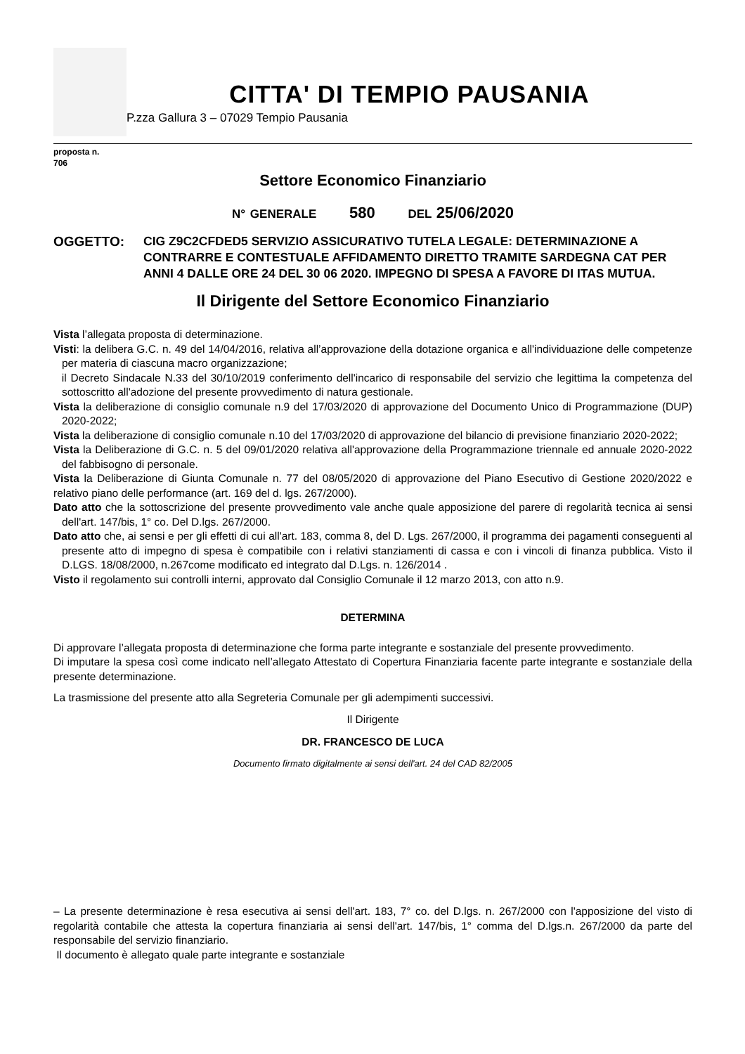CITTA' DI TEMPIO PAUSANIA
P.zza Gallura 3 – 07029 Tempio Pausania
proposta n.
706
Settore Economico Finanziario
N° GENERALE 580 DEL 25/06/2020
OGGETTO: CIG Z9C2CFDED5 SERVIZIO ASSICURATIVO TUTELA LEGALE: DETERMINAZIONE A CONTRARRE E CONTESTUALE AFFIDAMENTO DIRETTO TRAMITE SARDEGNA CAT PER ANNI 4 DALLE ORE 24 DEL 30 06 2020. IMPEGNO DI SPESA A FAVORE DI ITAS MUTUA.
Il Dirigente del Settore Economico Finanziario
Vista l’allegata proposta di determinazione.
Visti: la delibera G.C. n. 49 del 14/04/2016, relativa all’approvazione della dotazione organica e all'individuazione delle competenze per materia di ciascuna macro organizzazione;
il Decreto Sindacale N.33 del 30/10/2019 conferimento dell'incarico di responsabile del servizio che legittima la competenza del sottoscritto all'adozione del presente provvedimento di natura gestionale.
Vista la deliberazione di consiglio comunale n.9 del 17/03/2020 di approvazione del Documento Unico di Programmazione (DUP) 2020-2022;
Vista la deliberazione di consiglio comunale n.10 del 17/03/2020 di approvazione del bilancio di previsione finanziario 2020-2022;
Vista la Deliberazione di G.C. n. 5 del 09/01/2020 relativa all'approvazione della Programmazione triennale ed annuale 2020-2022 del fabbisogno di personale.
Vista la Deliberazione di Giunta Comunale n. 77 del 08/05/2020 di approvazione del Piano Esecutivo di Gestione 2020/2022 e relativo piano delle performance (art. 169 del d. lgs. 267/2000).
Dato atto che la sottoscrizione del presente provvedimento vale anche quale apposizione del parere di regolarità tecnica ai sensi dell'art. 147/bis, 1° co. Del D.lgs. 267/2000.
Dato atto che, ai sensi e per gli effetti di cui all'art. 183, comma 8, del D. Lgs. 267/2000, il programma dei pagamenti conseguenti al presente atto di impegno di spesa è compatibile con i relativi stanziamenti di cassa e con i vincoli di finanza pubblica. Visto il D.LGS. 18/08/2000, n.267come modificato ed integrato dal D.Lgs. n. 126/2014 .
Visto il regolamento sui controlli interni, approvato dal Consiglio Comunale il 12 marzo 2013, con atto n.9.
DETERMINA
Di approvare l’allegata proposta di determinazione che forma parte integrante e sostanziale del presente provvedimento.
Di imputare la spesa così come indicato nell’allegato Attestato di Copertura Finanziaria facente parte integrante e sostanziale della presente determinazione.
La trasmissione del presente atto alla Segreteria Comunale per gli adempimenti successivi.
Il Dirigente
DR. FRANCESCO DE LUCA
Documento firmato digitalmente ai sensi dell'art. 24 del CAD 82/2005
– La presente determinazione è resa esecutiva ai sensi dell'art. 183, 7° co. del D.lgs. n. 267/2000 con l'apposizione del visto di regolarità contabile che attesta la copertura finanziaria ai sensi dell'art. 147/bis, 1° comma del D.lgs.n. 267/2000 da parte del responsabile del servizio finanziario.
Il documento è allegato quale parte integrante e sostanziale